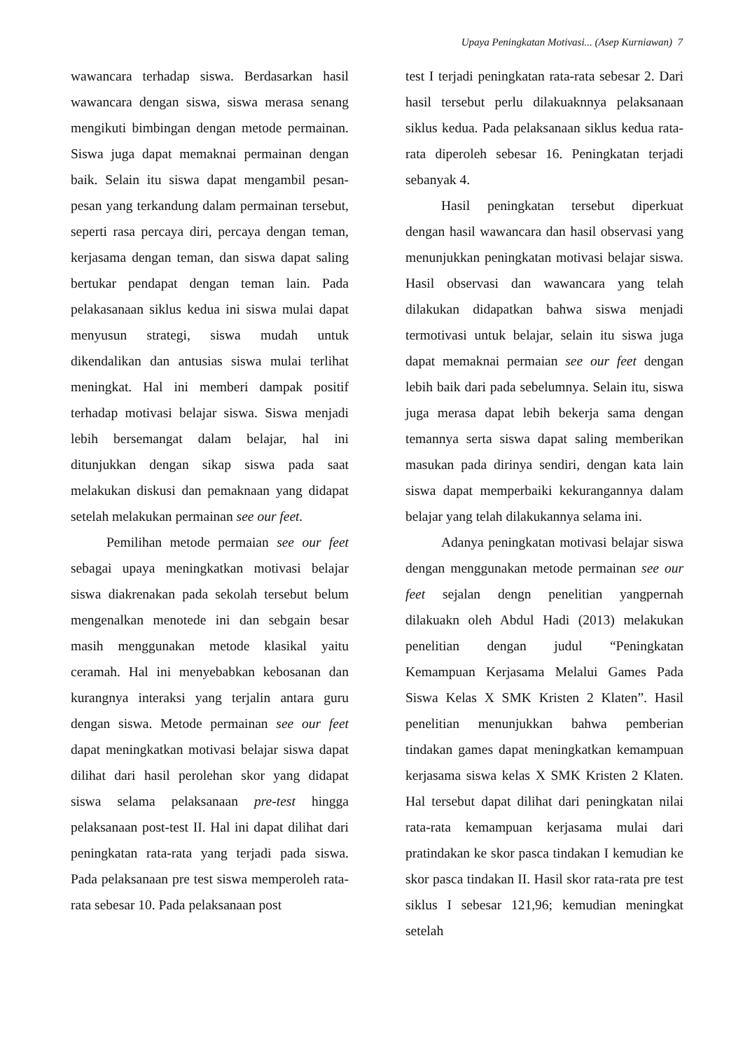Upaya Peningkatan Motivasi... (Asep Kurniawan) 7
wawancara terhadap siswa. Berdasarkan hasil wawancara dengan siswa, siswa merasa senang mengikuti bimbingan dengan metode permainan. Siswa juga dapat memaknai permainan dengan baik. Selain itu siswa dapat mengambil pesan-pesan yang terkandung dalam permainan tersebut, seperti rasa percaya diri, percaya dengan teman, kerjasama dengan teman, dan siswa dapat saling bertukar pendapat dengan teman lain. Pada pelakasanaan siklus kedua ini siswa mulai dapat menyusun strategi, siswa mudah untuk dikendalikan dan antusias siswa mulai terlihat meningkat. Hal ini memberi dampak positif terhadap motivasi belajar siswa. Siswa menjadi lebih bersemangat dalam belajar, hal ini ditunjukkan dengan sikap siswa pada saat melakukan diskusi dan pemaknaan yang didapat setelah melakukan permainan see our feet.
Pemilihan metode permaian see our feet sebagai upaya meningkatkan motivasi belajar siswa diakrenakan pada sekolah tersebut belum mengenalkan menotede ini dan sebgain besar masih menggunakan metode klasikal yaitu ceramah. Hal ini menyebabkan kebosanan dan kurangnya interaksi yang terjalin antara guru dengan siswa. Metode permainan see our feet dapat meningkatkan motivasi belajar siswa dapat dilihat dari hasil perolehan skor yang didapat siswa selama pelaksanaan pre-test hingga pelaksanaan post-test II. Hal ini dapat dilihat dari peningkatan rata-rata yang terjadi pada siswa. Pada pelaksanaan pre test siswa memperoleh rata-rata sebesar 10. Pada pelaksanaan post
test I terjadi peningkatan rata-rata sebesar 2. Dari hasil tersebut perlu dilakuaknnya pelaksanaan siklus kedua. Pada pelaksanaan siklus kedua rata-rata diperoleh sebesar 16. Peningkatan terjadi sebanyak 4.
Hasil peningkatan tersebut diperkuat dengan hasil wawancara dan hasil observasi yang menunjukkan peningkatan motivasi belajar siswa. Hasil observasi dan wawancara yang telah dilakukan didapatkan bahwa siswa menjadi termotivasi untuk belajar, selain itu siswa juga dapat memaknai permaian see our feet dengan lebih baik dari pada sebelumnya. Selain itu, siswa juga merasa dapat lebih bekerja sama dengan temannya serta siswa dapat saling memberikan masukan pada dirinya sendiri, dengan kata lain siswa dapat memperbaiki kekurangannya dalam belajar yang telah dilakukannya selama ini.
Adanya peningkatan motivasi belajar siswa dengan menggunakan metode permainan see our feet sejalan dengn penelitian yangpernah dilakuakn oleh Abdul Hadi (2013) melakukan penelitian dengan judul “Peningkatan Kemampuan Kerjasama Melalui Games Pada Siswa Kelas X SMK Kristen 2 Klaten”. Hasil penelitian menunjukkan bahwa pemberian tindakan games dapat meningkatkan kemampuan kerjasama siswa kelas X SMK Kristen 2 Klaten. Hal tersebut dapat dilihat dari peningkatan nilai rata-rata kemampuan kerjasama mulai dari pratindakan ke skor pasca tindakan I kemudian ke skor pasca tindakan II. Hasil skor rata-rata pre test siklus I sebesar 121,96; kemudian meningkat setelah